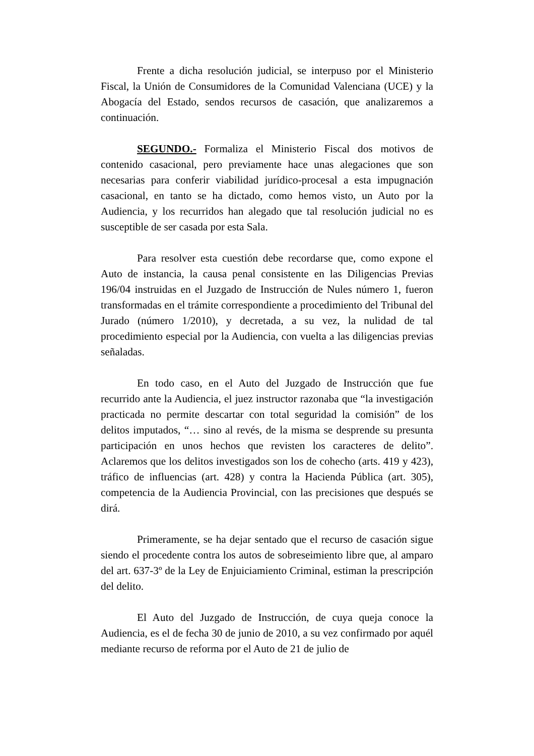Frente a dicha resolución judicial, se interpuso por el Ministerio Fiscal, la Unión de Consumidores de la Comunidad Valenciana (UCE) y la Abogacía del Estado, sendos recursos de casación, que analizaremos a continuación.
SEGUNDO.- Formaliza el Ministerio Fiscal dos motivos de contenido casacional, pero previamente hace unas alegaciones que son necesarias para conferir viabilidad jurídico-procesal a esta impugnación casacional, en tanto se ha dictado, como hemos visto, un Auto por la Audiencia, y los recurridos han alegado que tal resolución judicial no es susceptible de ser casada por esta Sala.
Para resolver esta cuestión debe recordarse que, como expone el Auto de instancia, la causa penal consistente en las Diligencias Previas 196/04 instruidas en el Juzgado de Instrucción de Nules número 1, fueron transformadas en el trámite correspondiente a procedimiento del Tribunal del Jurado (número 1/2010), y decretada, a su vez, la nulidad de tal procedimiento especial por la Audiencia, con vuelta a las diligencias previas señaladas.
En todo caso, en el Auto del Juzgado de Instrucción que fue recurrido ante la Audiencia, el juez instructor razonaba que “la investigación practicada no permite descartar con total seguridad la comisión” de los delitos imputados, “… sino al revés, de la misma se desprende su presunta participación en unos hechos que revisten los caracteres de delito”. Aclaremos que los delitos investigados son los de cohecho (arts. 419 y 423), tráfico de influencias (art. 428) y contra la Hacienda Pública (art. 305), competencia de la Audiencia Provincial, con las precisiones que después se dirá.
Primeramente, se ha dejar sentado que el recurso de casación sigue siendo el procedente contra los autos de sobreseimiento libre que, al amparo del art. 637-3º de la Ley de Enjuiciamiento Criminal, estiman la prescripción del delito.
El Auto del Juzgado de Instrucción, de cuya queja conoce la Audiencia, es el de fecha 30 de junio de 2010, a su vez confirmado por aquél mediante recurso de reforma por el Auto de 21 de julio de